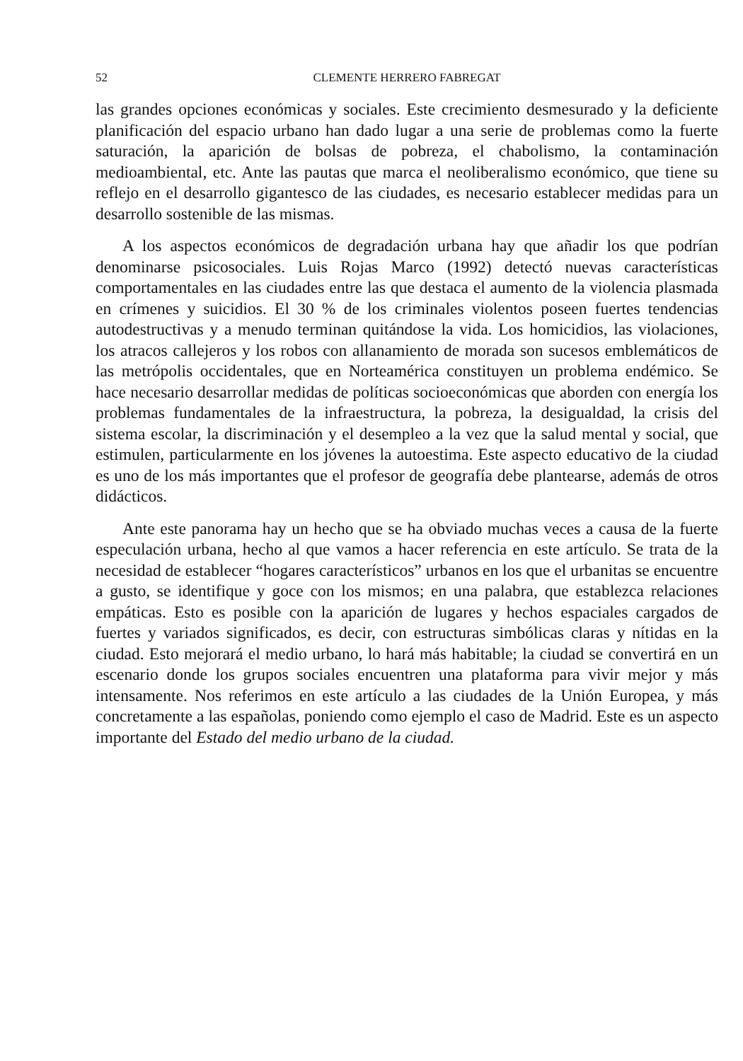52 CLEMENTE HERRERO FABREGAT
las grandes opciones económicas y sociales. Este crecimiento desmesurado y la deficiente planificación del espacio urbano han dado lugar a una serie de problemas como la fuerte saturación, la aparición de bolsas de pobreza, el chabolismo, la contaminación medioambiental, etc. Ante las pautas que marca el neoliberalismo económico, que tiene su reflejo en el desarrollo gigantesco de las ciudades, es necesario establecer medidas para un desarrollo sostenible de las mismas.
A los aspectos económicos de degradación urbana hay que añadir los que podrían denominarse psicosociales. Luis Rojas Marco (1992) detectó nuevas características comportamentales en las ciudades entre las que destaca el aumento de la violencia plasmada en crímenes y suicidios. El 30 % de los criminales violentos poseen fuertes tendencias autodestructivas y a menudo terminan quitándose la vida. Los homicidios, las violaciones, los atracos callejeros y los robos con allanamiento de morada son sucesos emblemáticos de las metrópolis occidentales, que en Norteamérica constituyen un problema endémico. Se hace necesario desarrollar medidas de políticas socioeconómicas que aborden con energía los problemas fundamentales de la infraestructura, la pobreza, la desigualdad, la crisis del sistema escolar, la discriminación y el desempleo a la vez que la salud mental y social, que estimulen, particularmente en los jóvenes la autoestima. Este aspecto educativo de la ciudad es uno de los más importantes que el profesor de geografía debe plantearse, además de otros didácticos.
Ante este panorama hay un hecho que se ha obviado muchas veces a causa de la fuerte especulación urbana, hecho al que vamos a hacer referencia en este artículo. Se trata de la necesidad de establecer “hogares característicos” urbanos en los que el urbanitas se encuentre a gusto, se identifique y goce con los mismos; en una palabra, que establezca relaciones empáticas. Esto es posible con la aparición de lugares y hechos espaciales cargados de fuertes y variados significados, es decir, con estructuras simbólicas claras y nítidas en la ciudad. Esto mejorará el medio urbano, lo hará más habitable; la ciudad se convertirá en un escenario donde los grupos sociales encuentren una plataforma para vivir mejor y más intensamente. Nos referimos en este artículo a las ciudades de la Unión Europea, y más concretamente a las españolas, poniendo como ejemplo el caso de Madrid. Este es un aspecto importante del Estado del medio urbano de la ciudad.